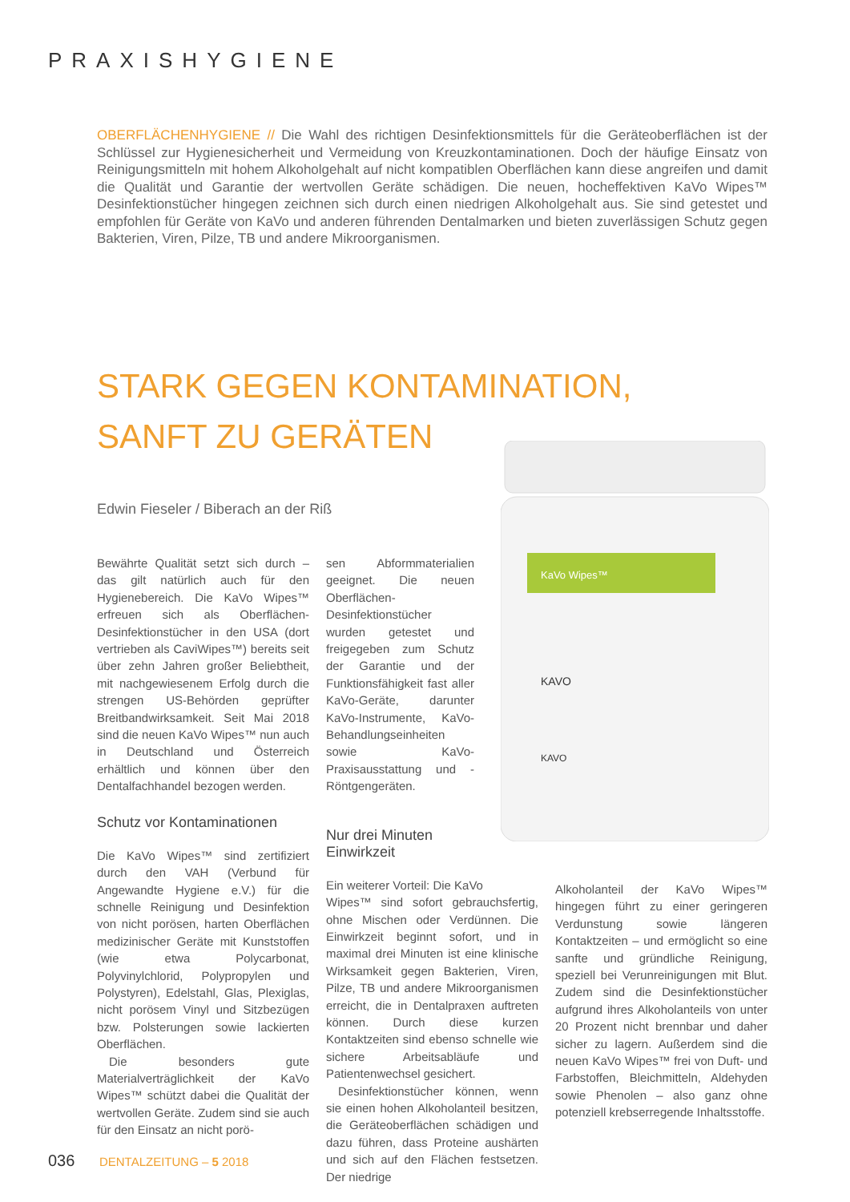PRAXISHYGIENE
OBERFLÄCHENHYGIENE // Die Wahl des richtigen Desinfektionsmittels für die Geräteoberflächen ist der Schlüssel zur Hygienesicherheit und Vermeidung von Kreuzkontaminationen. Doch der häufige Einsatz von Reinigungsmitteln mit hohem Alkoholgehalt auf nicht kompatiblen Oberflächen kann diese angreifen und damit die Qualität und Garantie der wertvollen Geräte schädigen. Die neuen, hocheffektiven KaVo Wipes™ Desinfektionstücher hingegen zeichnen sich durch einen niedrigen Alkoholgehalt aus. Sie sind getestet und empfohlen für Geräte von KaVo und anderen führenden Dentalmarken und bieten zuverlässigen Schutz gegen Bakterien, Viren, Pilze, TB und andere Mikroorganismen.
STARK GEGEN KONTAMINATION,
SANFT ZU GERÄTEN
Edwin Fieseler / Biberach an der Riß
KaVo Wipes™
KAVO
KAVO
Bewährte Qualität setzt sich durch – das gilt natürlich auch für den Hygienebereich. Die KaVo Wipes™ erfreuen sich als Oberflächen-Desinfektionstücher in den USA (dort vertrieben als CaviWipes™) bereits seit über zehn Jahren großer Beliebtheit, mit nachgewiesenem Erfolg durch die strengen US-Behörden geprüfter Breitbandwirksamkeit. Seit Mai 2018 sind die neuen KaVo Wipes™ nun auch in Deutschland und Österreich erhältlich und können über den Dentalfachhandel bezogen werden.
Schutz vor Kontaminationen
Die KaVo Wipes™ sind zertifiziert durch den VAH (Verbund für Angewandte Hygiene e.V.) für die schnelle Reinigung und Desinfektion von nicht porösen, harten Oberflächen medizinischer Geräte mit Kunststoffen (wie etwa Polycarbonat, Polyvinylchlorid, Polypropylen und Polystyren), Edelstahl, Glas, Plexiglas, nicht porösem Vinyl und Sitzbezügen bzw. Polsterungen sowie lackierten Oberflächen.
Die besonders gute Materialverträglichkeit der KaVo Wipes™ schützt dabei die Qualität der wertvollen Geräte. Zudem sind sie auch für den Einsatz an nicht porö-
sen Abformmaterialien geeignet. Die neuen Oberflächen-Desinfektionstücher wurden getestet und freigegeben zum Schutz der Garantie und der Funktionsfähigkeit fast aller KaVo-Geräte, darunter KaVo-Instrumente, KaVo-Behandlungseinheiten sowie KaVo-Praxisausstattung und -Röntgengeräten.
Nur drei Minuten
Einwirkzeit
Ein weiterer Vorteil: Die KaVo
Wipes™ sind sofort gebrauchsfertig, ohne Mischen oder Verdünnen. Die Einwirkzeit beginnt sofort, und in maximal drei Minuten ist eine klinische Wirksamkeit gegen Bakterien, Viren, Pilze, TB und andere Mikroorganismen erreicht, die in Dentalpraxen auftreten können. Durch diese kurzen Kontaktzeiten sind ebenso schnelle wie sichere Arbeitsabläufe und Patientenwechsel gesichert.
Desinfektionstücher können, wenn sie einen hohen Alkoholanteil besitzen, die Geräteoberflächen schädigen und dazu führen, dass Proteine aushärten und sich auf den Flächen festsetzen. Der niedrige
Alkoholanteil der KaVo Wipes™ hingegen führt zu einer geringeren Verdunstung sowie längeren Kontaktzeiten – und ermöglicht so eine sanfte und gründliche Reinigung, speziell bei Verunreinigungen mit Blut. Zudem sind die Desinfektionstücher aufgrund ihres Alkoholanteils von unter 20 Prozent nicht brennbar und daher sicher zu lagern. Außerdem sind die neuen KaVo Wipes™ frei von Duft- und Farbstoffen, Bleichmitteln, Aldehyden sowie Phenolen – also ganz ohne potenziell krebserregende Inhaltsstoffe.
036 DENTALZEITUNG – 5 2018